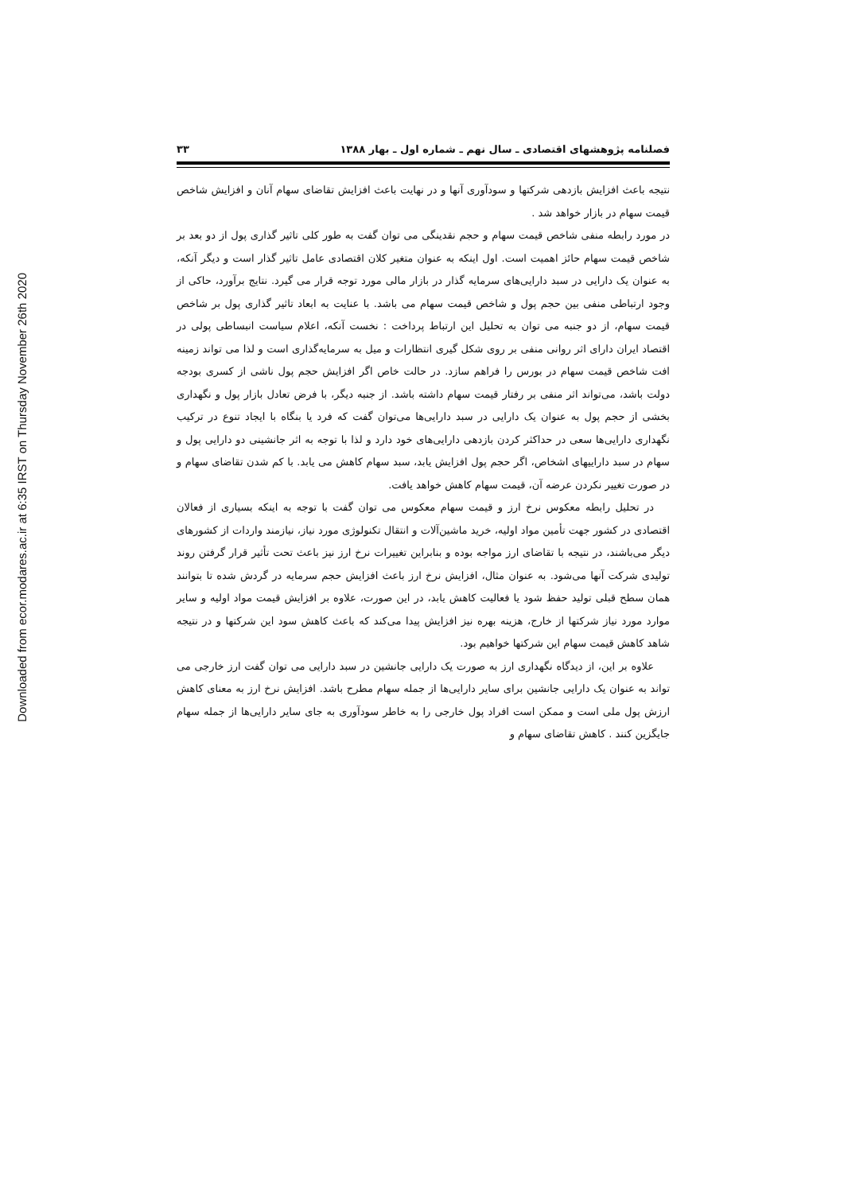Downloaded from ecor.modares.ac.ir at 6:35 IRST on Thursday November 26th 2020
فصلنامه پژوهشهای اقتصادی ـ سال نهم ـ شماره اول ـ بهار ۱۳۸۸ ۳۳
نتیجه باعث افزایش بازدهی شرکتها و سودآوری آنها و در نهایت باعث افزایش تقاضای سهام آنان و افزایش شاخص قیمت سهام در بازار خواهد شد .
در مورد رابطه منفی شاخص قیمت سهام و حجم نقدینگی می توان گفت به طور کلی تاثیر گذاری پول از دو بعد بر شاخص قیمت سهام حائز اهمیت است. اول اینکه به عنوان متغیر کلان اقتصادی عامل تاثیر گذار است و دیگر آنکه، به عنوان یک دارایی در سبد دارایی‌های سرمایه گذار در بازار مالی مورد توجه قرار می گیرد. نتایج برآورد، حاکی از وجود ارتباطی منفی بین حجم پول و شاخص قیمت سهام می باشد. با عنایت به ابعاد تاثیر گذاری پول بر شاخص قیمت سهام، از دو جنبه می توان به تحلیل این ارتباط پرداخت : نخست آنکه، اعلام سیاست انبساطی پولی در اقتصاد ایران دارای اثر روانی منفی بر روی شکل گیری انتظارات و میل به سرمایه‌گذاری است و لذا می تواند زمینه افت شاخص قیمت سهام در بورس را فراهم سازد. در حالت خاص اگر افزایش حجم پول ناشی از کسری بودجه دولت باشد، می‌تواند اثر منفی بر رفتار قیمت سهام داشته باشد. از جنبه دیگر، با فرض تعادل بازار پول و نگهداری بخشی از حجم پول به عنوان یک دارایی در سبد دارایی‌ها می‌توان گفت که فرد یا بنگاه با ایجاد تنوع در ترکیب نگهداری دارایی‌ها سعی در حداکثر کردن بازدهی دارایی‌های خود دارد و لذا با توجه به اثر جانشینی دو دارایی پول و سهام در سبد داراییهای اشخاص، اگر حجم پول افزایش یابد، سبد سهام کاهش می یابد. با کم شدن تقاضای سهام و در صورت تغییر نکردن عرضه آن، قیمت سهام کاهش خواهد یافت.
در تحلیل رابطه معکوس نرخ ارز و قیمت سهام معکوس می توان گفت با توجه به اینکه بسیاری از فعالان اقتصادی در کشور جهت تأمین مواد اولیه، خرید ماشین‌آلات و انتقال تکنولوژی مورد نیاز، نیازمند واردات از کشورهای دیگر می‌باشند، در نتیجه با تقاضای ارز مواجه بوده و بنابراین تغییرات نرخ ارز نیز باعث تحت تأثیر قرار گرفتن روند تولیدی شرکت آنها می‌شود. به عنوان مثال، افزایش نرخ ارز باعث افزایش حجم سرمایه در گردش شده تا بتوانند همان سطح قبلی تولید حفظ شود یا فعالیت کاهش یابد، در این صورت، علاوه بر افزایش قیمت مواد اولیه و سایر موارد مورد نیاز شرکتها از خارج، هزینه بهره نیز افزایش پیدا می‌کند که باعث کاهش سود این شرکتها و در نتیجه شاهد کاهش قیمت سهام این شرکتها خواهیم بود.
علاوه بر این، از دیدگاه نگهداری ارز به صورت یک دارایی جانشین در سبد دارایی می توان گفت ارز خارجی می تواند به عنوان یک دارایی جانشین برای سایر دارایی‌ها از جمله سهام مطرح باشد. افزایش نرخ ارز به معنای کاهش ارزش پول ملی است و ممکن است افراد پول خارجی را به خاطر سودآوری به جای سایر دارایی‌ها از جمله سهام جایگزین کنند . کاهش تقاضای سهام و